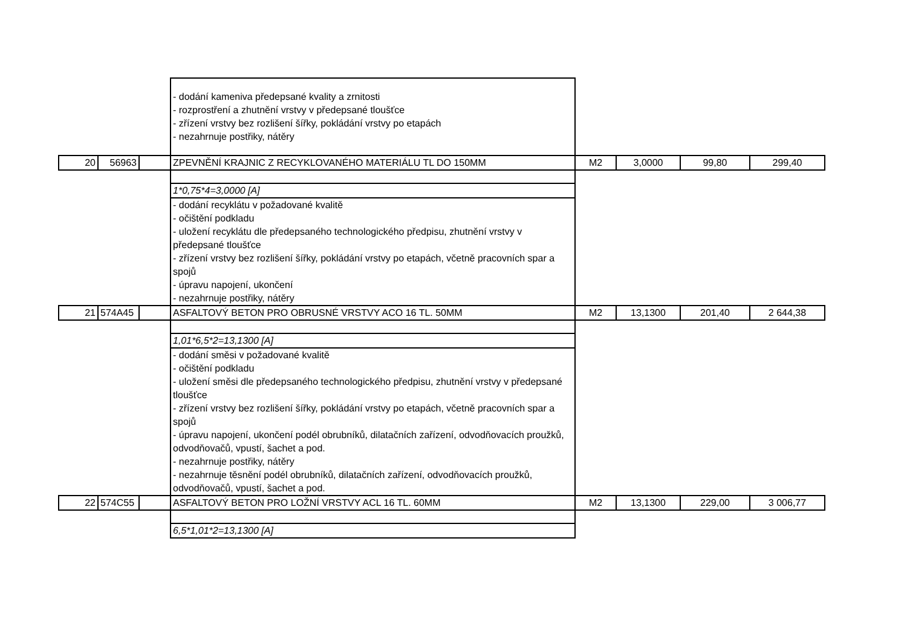| | | | - dodání kameniva předepsané kvality a zrnitosti - rozprostření a zhutnění vrstvy v předepsané tloušťce - zřízení vrstvy bez rozlišení šířky, pokládání vrstvy po etapách - nezahrnuje postřiky, nátěry | | | | |
| 20 | 56963 | | ZPEVNĚNÍ KRAJNIC Z RECYKLOVANÉHO MATERIÁLU TL DO 150MM | M2 | 3,0000 | 99,80 | 299,40 |
| | | | 1*0,75*4=3,0000 [A] | | | | |
| | | | - dodání recyklátu v požadované kvalitě - očištění podkladu - uložení recyklátu dle předepsaného technologického předpisu, zhutnění vrstvy v předepsané tloušťce - zřízení vrstvy bez rozlišení šířky, pokládání vrstvy po etapách, včetně pracovních spar a spojů - úpravu napojení, ukončení - nezahrnuje postřiky, nátěry | | | | |
| 21 | 574A45 | | ASFALTOVÝ BETON PRO OBRUSNÉ VRSTVY ACO 16 TL. 50MM | M2 | 13,1300 | 201,40 | 2 644,38 |
| | | | 1,01*6,5*2=13,1300 [A] | | | | |
| | | | - dodání směsi v požadované kvalitě - očištění podkladu - uložení směsi dle předepsaného technologického předpisu, zhutnění vrstvy v předepsané tloušťce - zřízení vrstvy bez rozlišení šířky, pokládání vrstvy po etapách, včetně pracovních spar a spojů - úpravu napojení, ukončení podél obrubníků, dilatačních zařízení, odvodňovacích proužků, odvodňovačů, vpustí, šachet a pod. - nezahrnuje postřiky, nátěry - nezahrnuje těsnění podél obrubníků, dilatačních zařízení, odvodňovacích proužků, odvodňovačů, vpustí, šachet a pod. | | | | |
| 22 | 574C55 | | ASFALTOVÝ BETON PRO LOŽNÍ VRSTVY ACL 16 TL. 60MM | M2 | 13,1300 | 229,00 | 3 006,77 |
| | | | 6,5*1,01*2=13,1300 [A] | | | | |